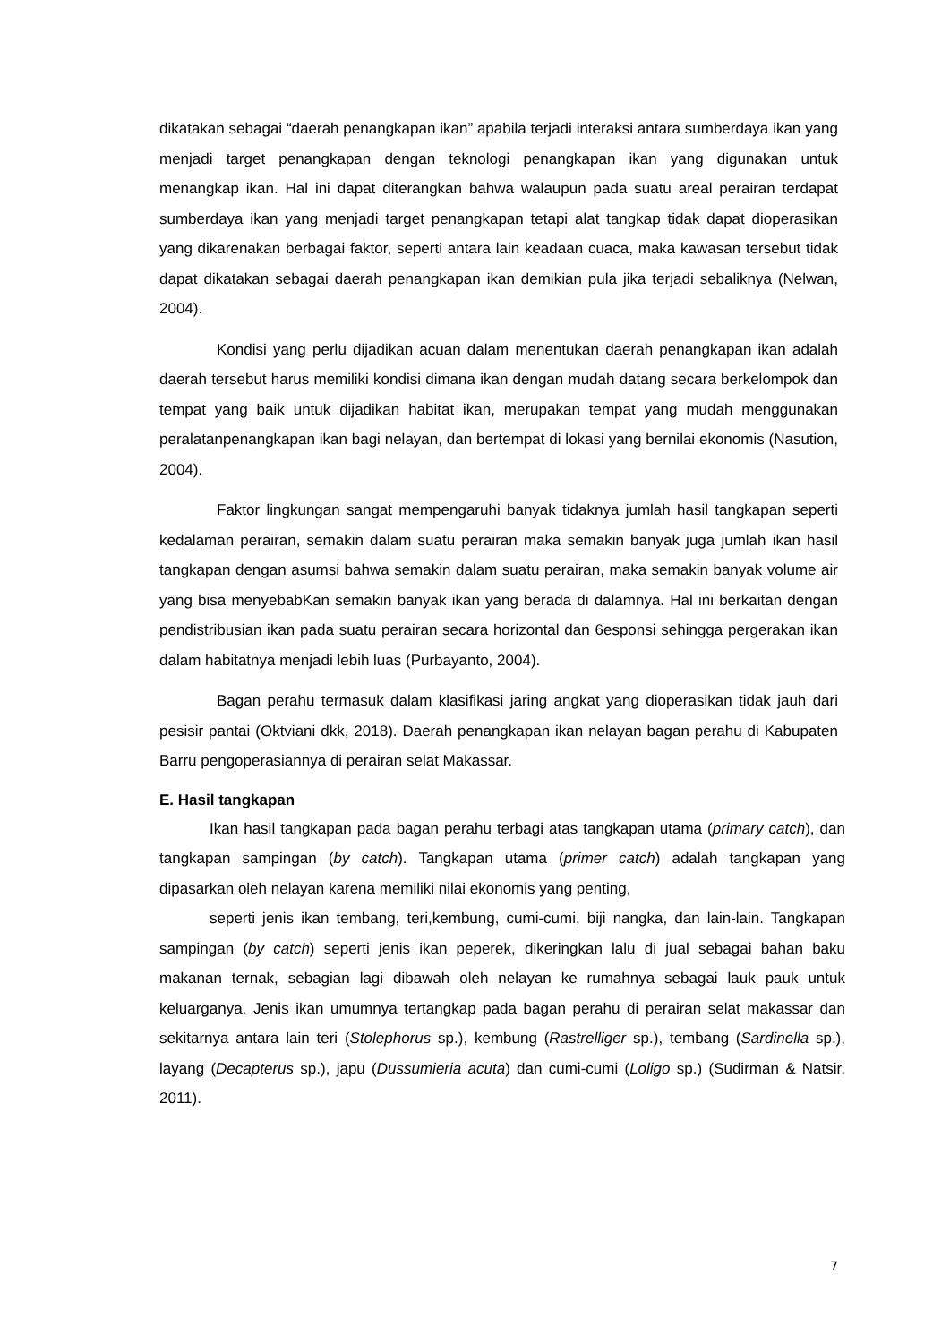dikatakan sebagai “daerah penangkapan ikan” apabila terjadi interaksi antara sumberdaya ikan yang menjadi target penangkapan dengan teknologi penangkapan ikan yang digunakan untuk menangkap ikan. Hal ini dapat diterangkan bahwa walaupun pada suatu areal perairan terdapat sumberdaya ikan yang menjadi target penangkapan tetapi alat tangkap tidak dapat dioperasikan yang dikarenakan berbagai faktor, seperti antara lain keadaan cuaca, maka kawasan tersebut tidak dapat dikatakan sebagai daerah penangkapan ikan demikian pula jika terjadi sebaliknya (Nelwan, 2004).
Kondisi yang perlu dijadikan acuan dalam menentukan daerah penangkapan ikan adalah daerah tersebut harus memiliki kondisi dimana ikan dengan mudah datang secara berkelompok dan tempat yang baik untuk dijadikan habitat ikan, merupakan tempat yang mudah menggunakan peralatanpenangkapan ikan bagi nelayan, dan bertempat di lokasi yang bernilai ekonomis (Nasution, 2004).
Faktor lingkungan sangat mempengaruhi banyak tidaknya jumlah hasil tangkapan seperti kedalaman perairan, semakin dalam suatu perairan maka semakin banyak juga jumlah ikan hasil tangkapan dengan asumsi bahwa semakin dalam suatu perairan, maka semakin banyak volume air yang bisa menyebabKan semakin banyak ikan yang berada di dalamnya. Hal ini berkaitan dengan pendistribusian ikan pada suatu perairan secara horizontal dan 6esponsi sehingga pergerakan ikan dalam habitatnya menjadi lebih luas (Purbayanto, 2004).
Bagan perahu termasuk dalam klasifikasi jaring angkat yang dioperasikan tidak jauh dari pesisir pantai (Oktviani dkk, 2018). Daerah penangkapan ikan nelayan bagan perahu di Kabupaten Barru pengoperasiannya di perairan selat Makassar.
E. Hasil tangkapan
Ikan hasil tangkapan pada bagan perahu terbagi atas tangkapan utama (primary catch), dan tangkapan sampingan (by catch). Tangkapan utama (primer catch) adalah tangkapan yang dipasarkan oleh nelayan karena memiliki nilai ekonomis yang penting,
seperti jenis ikan tembang, teri,kembung, cumi-cumi, biji nangka, dan lain-lain. Tangkapan sampingan (by catch) seperti jenis ikan peperek, dikeringkan lalu di jual sebagai bahan baku makanan ternak, sebagian lagi dibawah oleh nelayan ke rumahnya sebagai lauk pauk untuk keluarganya. Jenis ikan umumnya tertangkap pada bagan perahu di perairan selat makassar dan sekitarnya antara lain teri (Stolephorus sp.), kembung (Rastrelliger sp.), tembang (Sardinella sp.), layang (Decapterus sp.), japu (Dussumieria acuta) dan cumi-cumi (Loligo sp.) (Sudirman & Natsir, 2011).
7